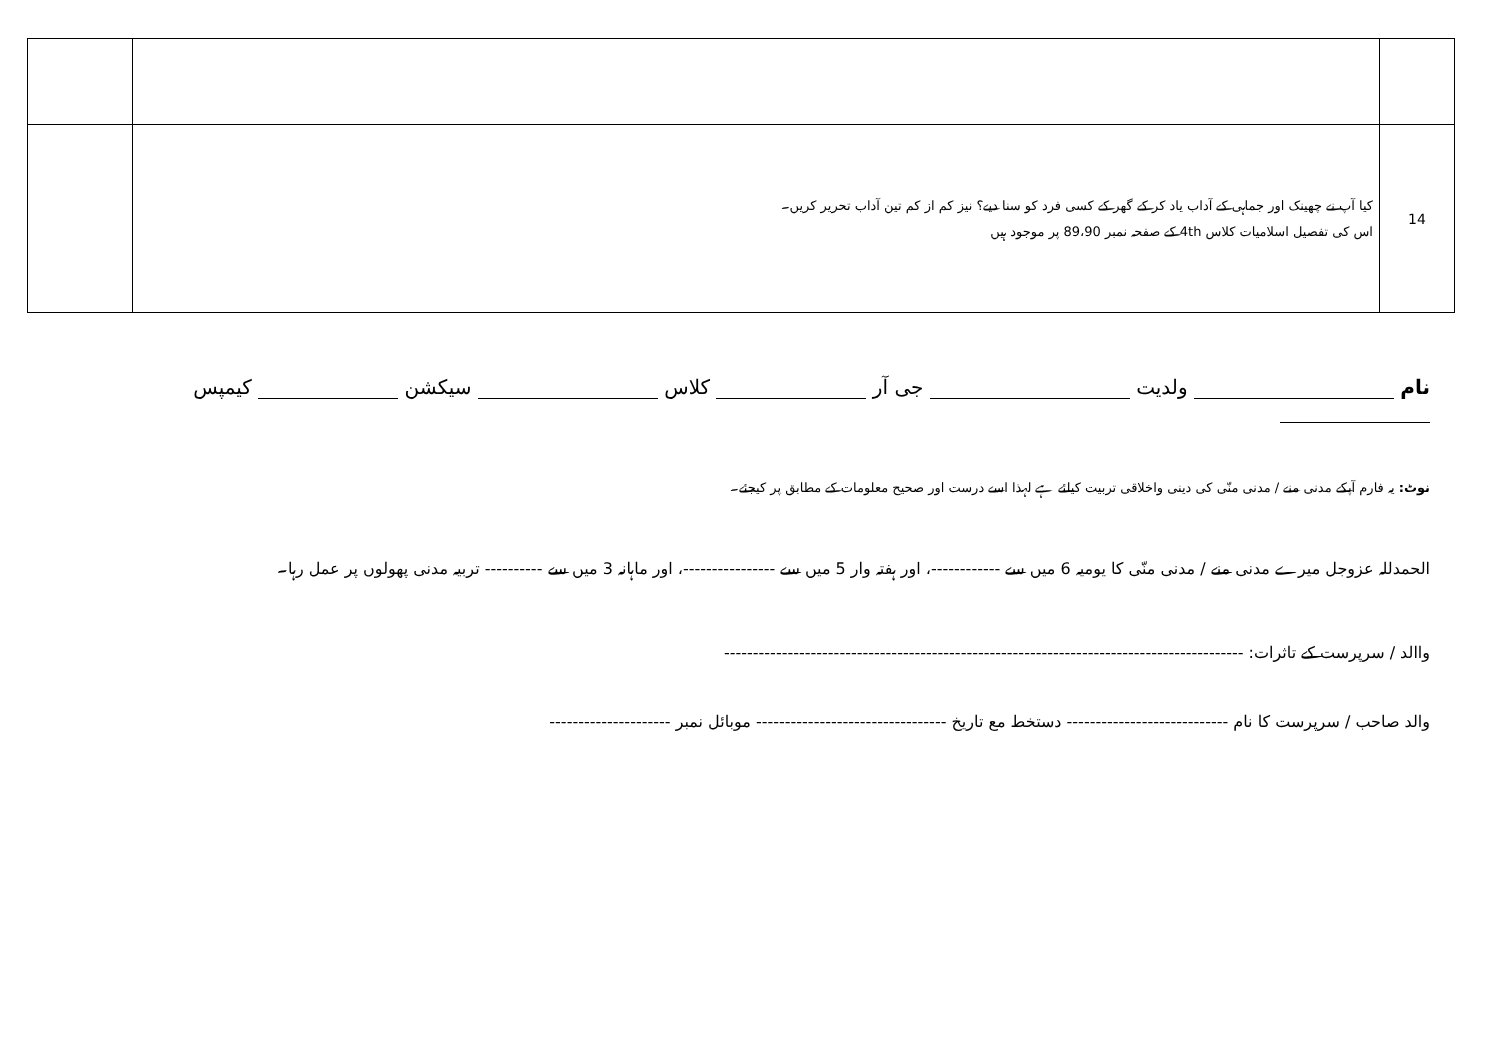| 14 | کیا آپ نے چھینک اور جماہی کے آداب یاد کر کے گھر کے کسی فرد کو سنا دیے؟ نیز کم از کم تین آداب تحریر کریں۔ اس کی تفصیل اسلامیات کلاس 4th کے صفحہ نمبر 89،90 پر موجود ہیں | |
نام ولدیت جی آر کلاس سیکشن کیمپس
نوٹ: یہ فارم آپکے مدنی منے / مدنی منّی کی دینی واخلاقی تربیت کیلئے ہے لہذا اسے درست اور صحیح معلومات کے مطابق پر کیجئے۔
الحمدللہ عزوجل میرے مدنی منے / مدنی منّی کا یومیہ 6 میں سے ------------، اور ہفتہ وار 5 میں سے ----------------، اور ماہانہ 3 میں سے ---------- تربیہ مدنی پھولوں پر عمل رہا۔
واالد / سرپرست کے تاثرات: ------------------------------------------------------------------------------------------
والد صاحب / سرپرست کا نام ---------------------------- دستخط مع تاریخ --------------------------------- موبائل نمبر ---------------------